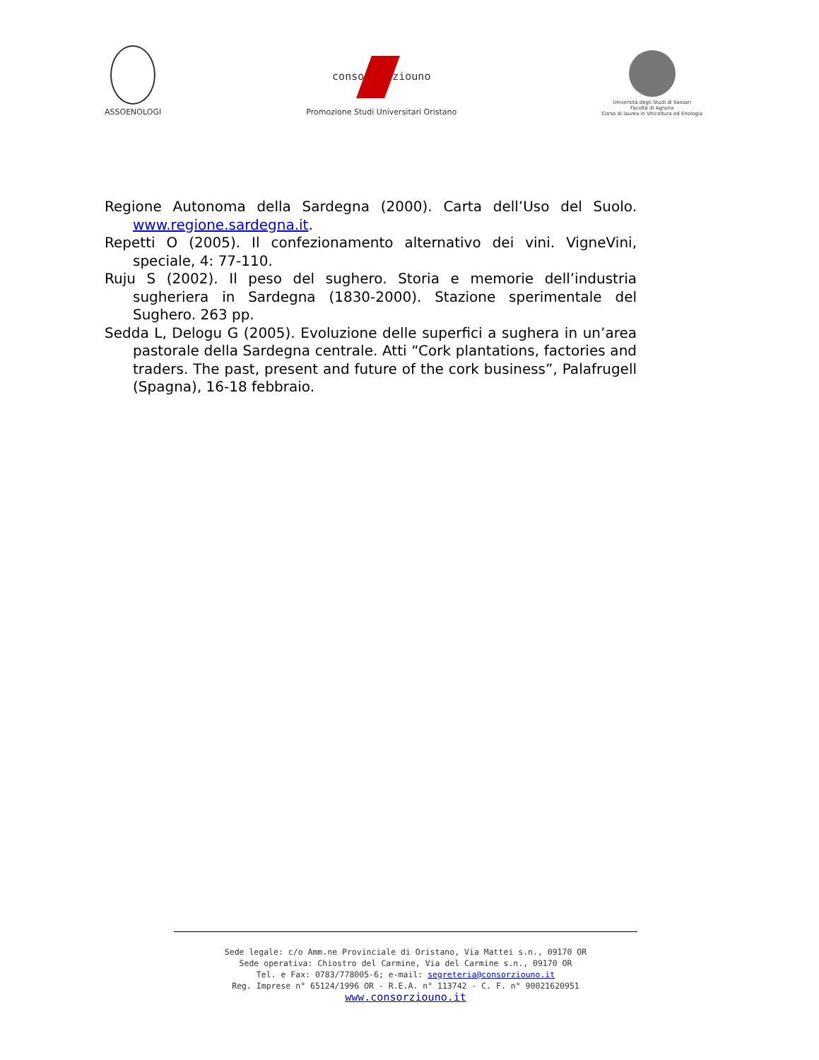ASSOENOLOGI
conso ziouno
Promozione Studi Universitari Oristano
Università degli Studi di Sassari
Facoltà di Agraria
Corso di laurea in Viticoltura ed Enologia
Regione Autonoma della Sardegna (2000). Carta dell’Uso del Suolo. www.regione.sardegna.it.
Repetti O (2005). Il confezionamento alternativo dei vini. VigneVini, speciale, 4: 77-110.
Ruju S (2002). Il peso del sughero. Storia e memorie dell’industria sugheriera in Sardegna (1830-2000). Stazione sperimentale del Sughero. 263 pp.
Sedda L, Delogu G (2005). Evoluzione delle superfici a sughera in un’area pastorale della Sardegna centrale. Atti “Cork plantations, factories and traders. The past, present and future of the cork business”, Palafrugell (Spagna), 16-18 febbraio.
Sede legale: c/o Amm.ne Provinciale di Oristano, Via Mattei s.n., 09170 OR
Sede operativa: Chiostro del Carmine, Via del Carmine s.n., 09170 OR
Tel. e Fax: 0783/778005-6; e-mail: segreteria@consorziouno.it
Reg. Imprese n° 65124/1996 OR - R.E.A. n° 113742 - C. F. n° 90021620951
www.consorziouno.it